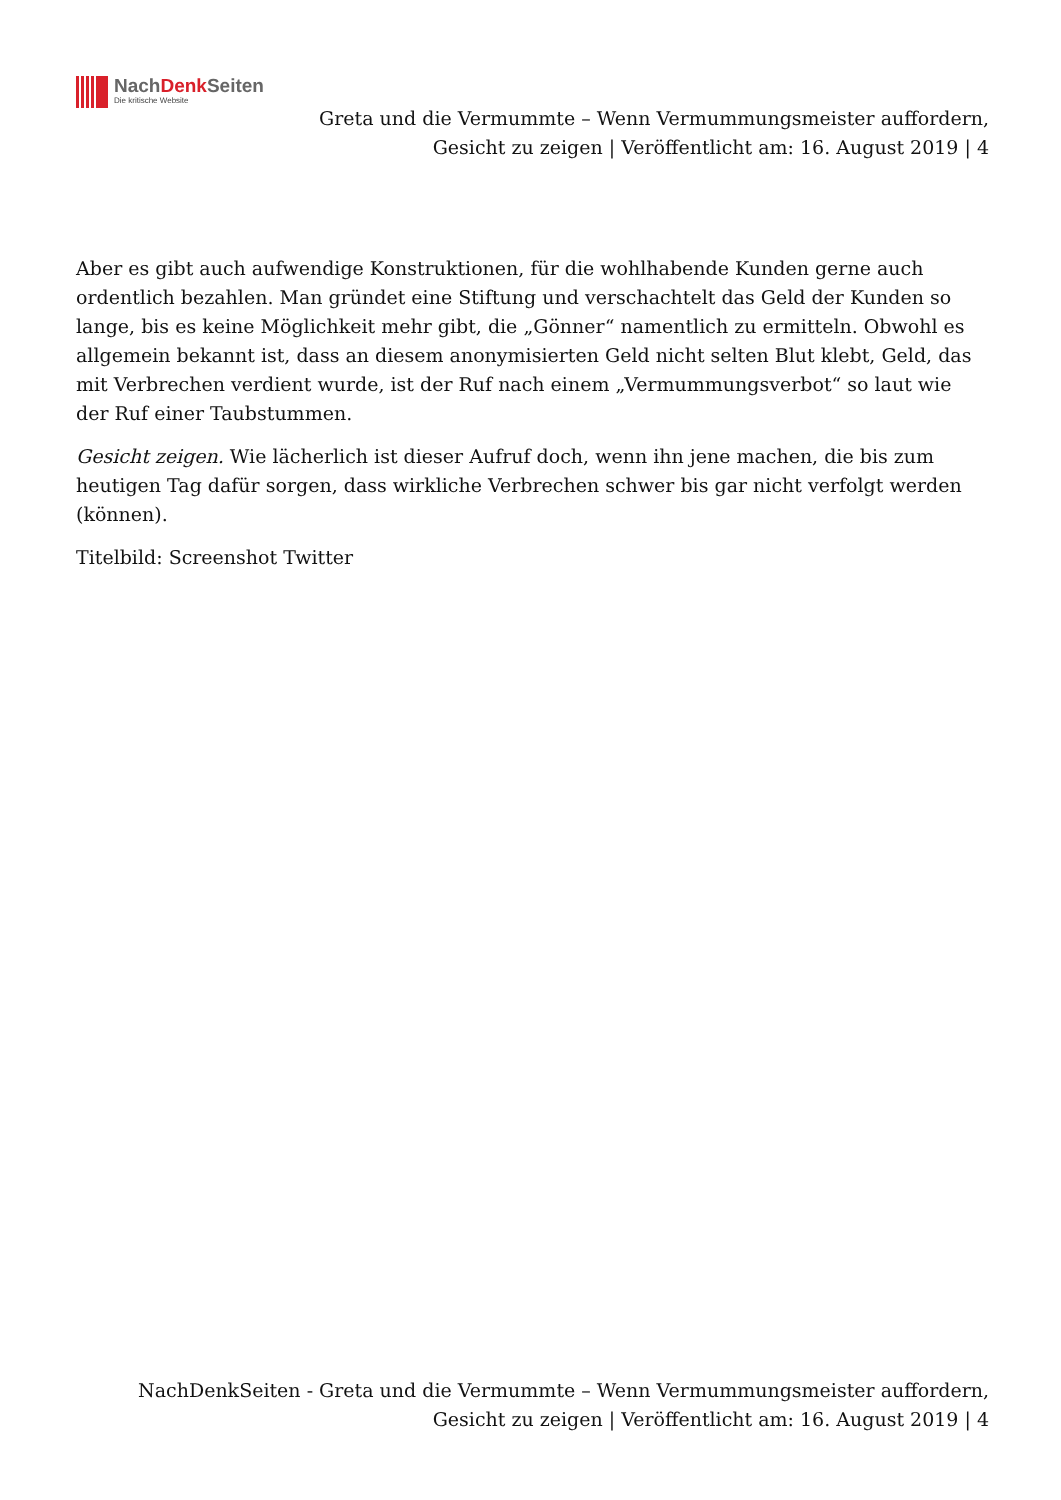NachDenk Seiten
Die kritische Website
Greta und die Vermummte – Wenn Vermummungsmeister auffordern, Gesicht zu zeigen | Veröffentlicht am: 16. August 2019 | 4
Aber es gibt auch aufwendige Konstruktionen, für die wohlhabende Kunden gerne auch ordentlich bezahlen. Man gründet eine Stiftung und verschachtelt das Geld der Kunden so lange, bis es keine Möglichkeit mehr gibt, die „Gönner“ namentlich zu ermitteln. Obwohl es allgemein bekannt ist, dass an diesem anonymisierten Geld nicht selten Blut klebt, Geld, das mit Verbrechen verdient wurde, ist der Ruf nach einem „Vermummungsverbot“ so laut wie der Ruf einer Taubstummen.
Gesicht zeigen. Wie lächerlich ist dieser Aufruf doch, wenn ihn jene machen, die bis zum heutigen Tag dafür sorgen, dass wirkliche Verbrechen schwer bis gar nicht verfolgt werden (können).
Titelbild: Screenshot Twitter
NachDenkSeiten - Greta und die Vermummte – Wenn Vermummungsmeister auffordern, Gesicht zu zeigen | Veröffentlicht am: 16. August 2019 | 4